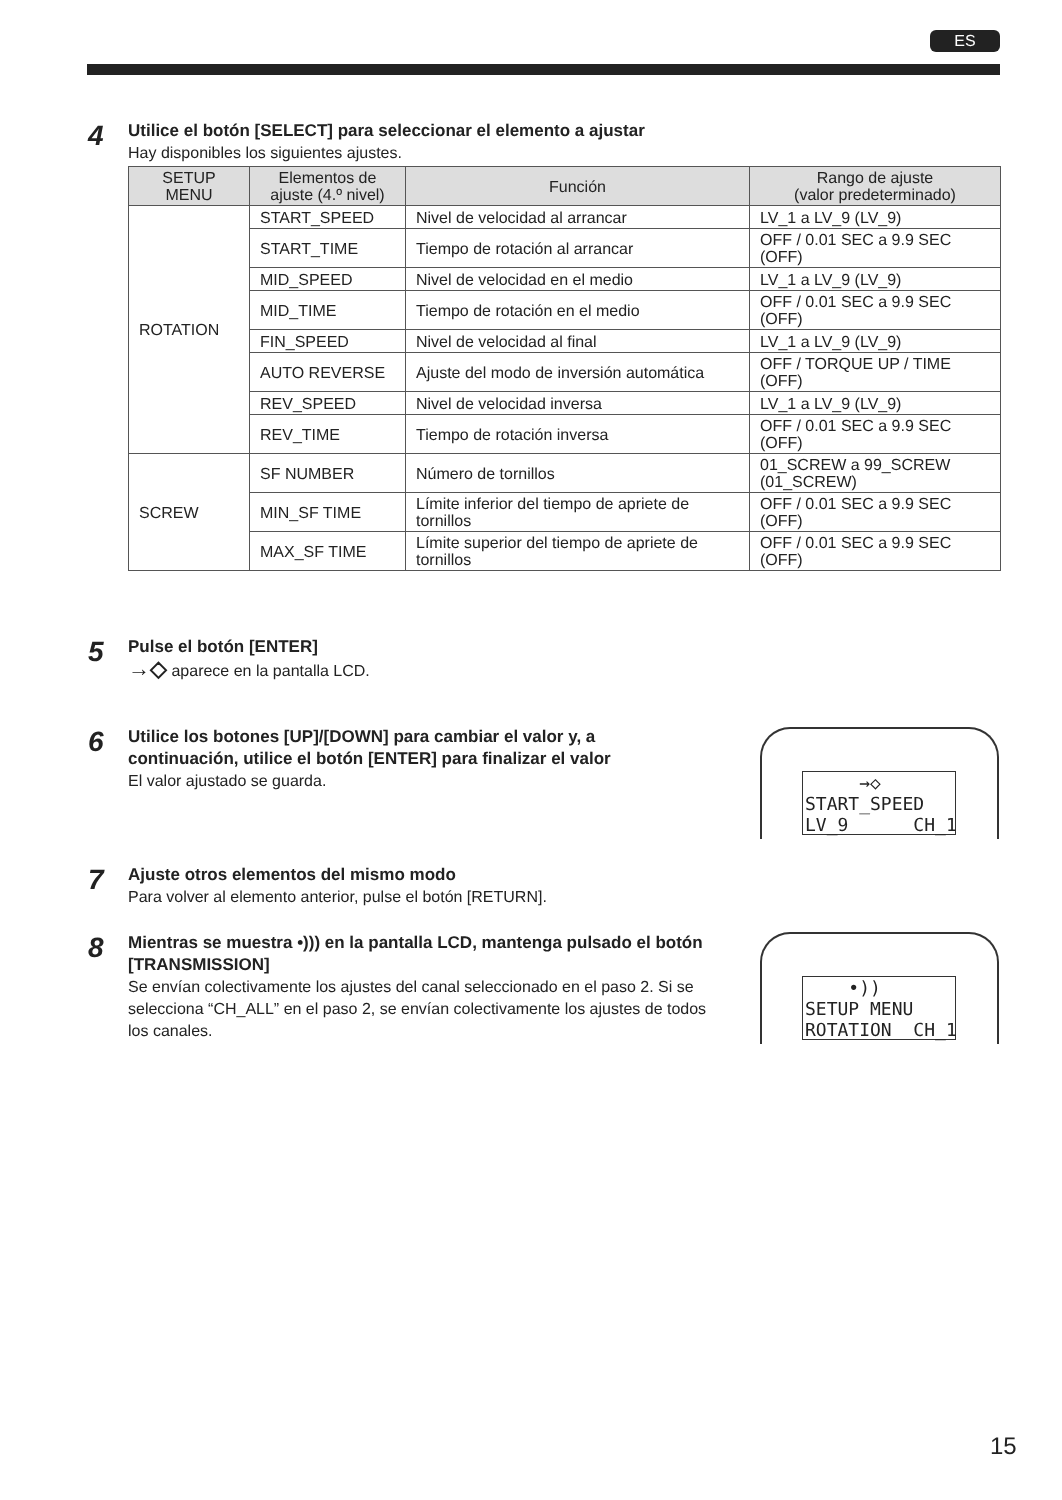ES
4
Utilice el botón [SELECT] para seleccionar el elemento a ajustar
Hay disponibles los siguientes ajustes.
| SETUP MENU | Elementos de ajuste (4.º nivel) | Función | Rango de ajuste (valor predeterminado) |
| --- | --- | --- | --- |
| ROTATION | START_SPEED | Nivel de velocidad al arrancar | LV_1 a LV_9 (LV_9) |
| | START_TIME | Tiempo de rotación al arrancar | OFF / 0.01 SEC a 9.9 SEC (OFF) |
| | MID_SPEED | Nivel de velocidad en el medio | LV_1 a LV_9 (LV_9) |
| | MID_TIME | Tiempo de rotación en el medio | OFF / 0.01 SEC a 9.9 SEC (OFF) |
| | FIN_SPEED | Nivel de velocidad al final | LV_1 a LV_9 (LV_9) |
| | AUTO REVERSE | Ajuste del modo de inversión automática | OFF / TORQUE UP / TIME (OFF) |
| | REV_SPEED | Nivel de velocidad inversa | LV_1 a LV_9 (LV_9) |
| | REV_TIME | Tiempo de rotación inversa | OFF / 0.01 SEC a 9.9 SEC (OFF) |
| SCREW | SF NUMBER | Número de tornillos | 01_SCREW a 99_SCREW (01_SCREW) |
| | MIN_SF TIME | Límite inferior del tiempo de apriete de tornillos | OFF / 0.01 SEC a 9.9 SEC (OFF) |
| | MAX_SF TIME | Límite superior del tiempo de apriete de tornillos | OFF / 0.01 SEC a 9.9 SEC (OFF) |
5
Pulse el botón [ENTER]
→◇ aparece en la pantalla LCD.
6
Utilice los botones [UP]/[DOWN] para cambiar el valor y, a continuación, utilice el botón [ENTER] para finalizar el valor
El valor ajustado se guarda.
→◇
START_SPEED
LV_9 CH_1
7
Ajuste otros elementos del mismo modo
Para volver al elemento anterior, pulse el botón [RETURN].
8
Mientras se muestra •))) en la pantalla LCD, mantenga pulsado el botón [TRANSMISSION]
Se envían colectivamente los ajustes del canal seleccionado en el paso 2. Si se selecciona “CH_ALL” en el paso 2, se envían colectivamente los ajustes de todos los canales.
•))
SETUP MENU
ROTATION CH_1
15